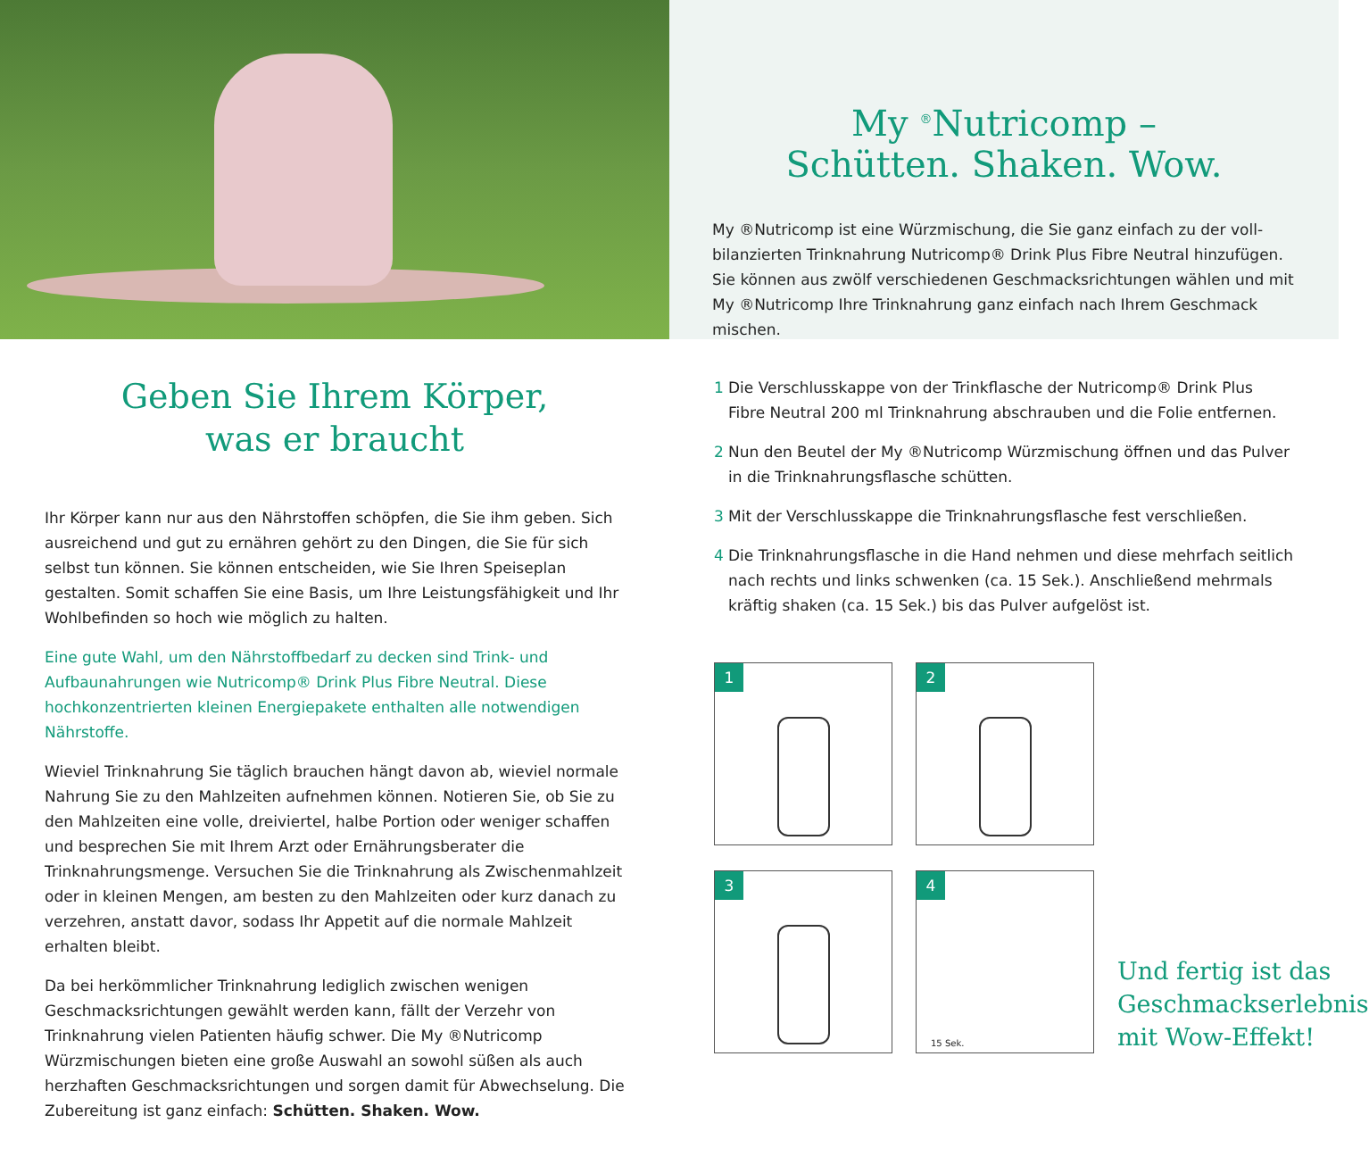My <sup>®</sup>Nutricomp –
Schütten. Shaken. Wow.
My ®Nutricomp ist eine Würzmischung, die Sie ganz einfach zu der voll­bilanzierten Trinknahrung Nutricomp® Drink Plus Fibre Neutral hinzufügen. Sie können aus zwölf verschiedenen Geschmacksrichtungen wählen und mit My ®Nutricomp Ihre Trinknahrung ganz einfach nach Ihrem Geschmack mischen.
Geben Sie Ihrem Körper,
was er braucht
Ihr Körper kann nur aus den Nährstoffen schöpfen, die Sie ihm geben. Sich ausreichend und gut zu ernähren gehört zu den Dingen, die Sie für sich selbst tun können. Sie können entscheiden, wie Sie Ihren Speiseplan gestalten. Somit schaffen Sie eine Basis, um Ihre Leistungsfähigkeit und Ihr Wohlbefinden so hoch wie möglich zu halten.
Eine gute Wahl, um den Nährstoffbedarf zu decken sind Trink- und Aufbaunahrun­gen wie Nutricomp® Drink Plus Fibre Neutral. Diese hochkonzentrierten kleinen Energiepakete enthalten alle notwendigen Nährstoffe.
Wieviel Trinknahrung Sie täglich brauchen hängt davon ab, wieviel normale Nahrung Sie zu den Mahlzeiten aufnehmen können. Notieren Sie, ob Sie zu den Mahlzeiten eine volle, dreiviertel, halbe Portion oder weniger schaffen und besprechen Sie mit Ihrem Arzt oder Ernährungsberater die Trinknahrungsmenge. Versuchen Sie die Trinknahrung als Zwischenmahlzeit oder in kleinen Mengen, am besten zu den Mahlzeiten oder kurz danach zu verzehren, anstatt davor, sodass Ihr Appetit auf die normale Mahlzeit erhalten bleibt.
Da bei herkömmlicher Trinknahrung lediglich zwischen wenigen Geschmacksrich­tungen gewählt werden kann, fällt der Verzehr von Trinknahrung vielen Patienten häufig schwer. Die My ®Nutricomp Würzmischungen bieten eine große Auswahl an sowohl süßen als auch herzhaften Geschmacksrichtungen und sorgen damit für Abwechselung. Die Zubereitung ist ganz einfach: Schütten. Shaken. Wow.
1 Die Verschlusskappe von der Trinkflasche der Nutricomp® Drink Plus Fibre Neutral 200 ml Trinknahrung abschrauben und die Folie entfernen.
2 Nun den Beutel der My ®Nutricomp Würzmischung öffnen und das Pulver in die Trinknahrungsflasche schütten.
3 Mit der Verschlusskappe die Trinknahrungsflasche fest verschließen.
4 Die Trinknahrungsflasche in die Hand nehmen und diese mehrfach seitlich nach rechts und links schwenken (ca. 15 Sek.). Anschließend mehrmals kräftig shaken (ca. 15 Sek.) bis das Pulver aufgelöst ist.
1
2
3
4
15 Sek.
Und fertig ist das Geschmackserlebnis mit Wow-Effekt!